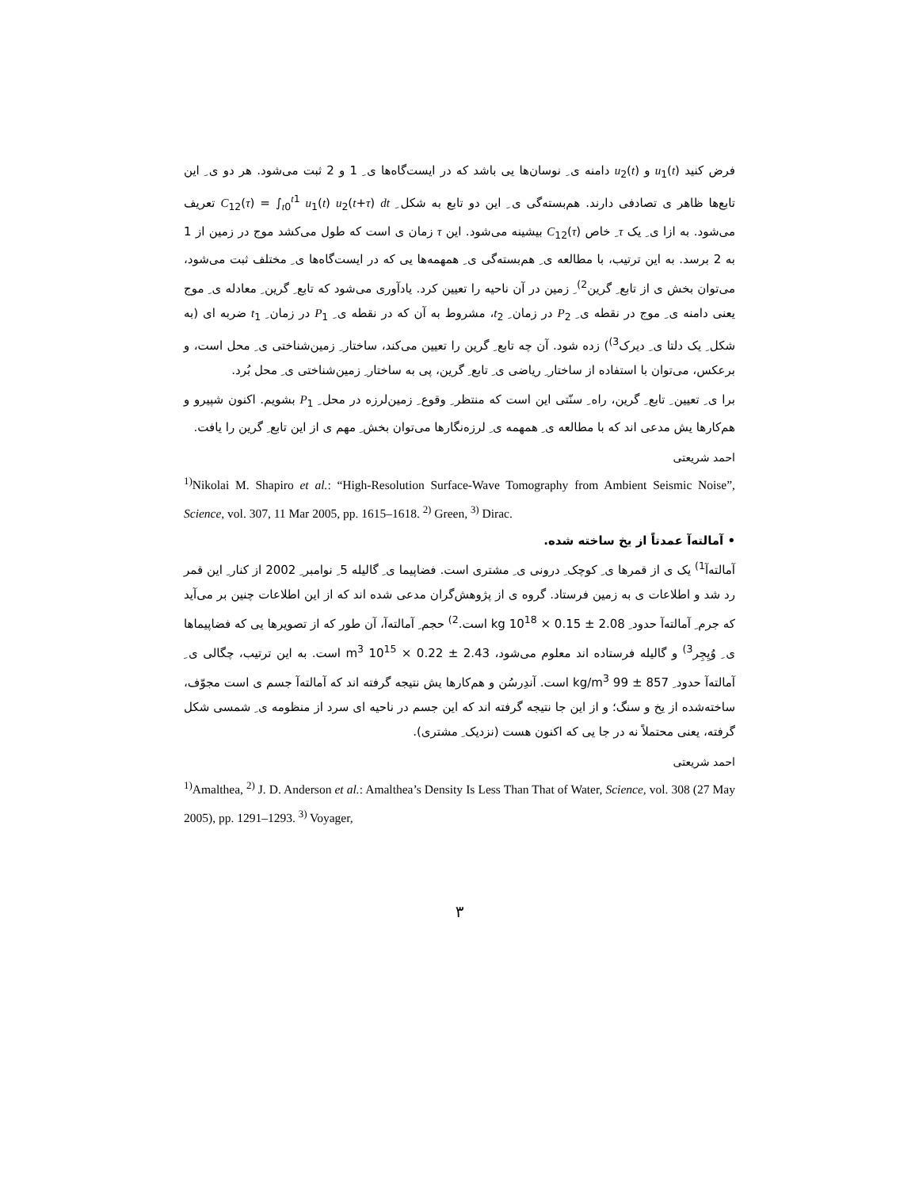فرض کنید u<sub>1</sub>(t) و u<sub>2</sub>(t) دامنه ی ِ نوسان‌ها یی باشد که در ایست‌گاه‌ها ی ِ 1 و 2 ثبت می‌شود. هر دو ی ِ این تابع‌ها ظاهر ی تصادفی دارند. هم‌بسته‌گی ی ِ این دو تابع به شکل ِ C<sub>12</sub>(τ) = ∫<sub>t0</sub><sup>t1</sup> u<sub>1</sub>(t) u<sub>2</sub>(t+τ) dt تعریف می‌شود. به ازا ی ِ یک τ ِ خاص C<sub>12</sub>(τ) بیشینه می‌شود. این τ زمان ی است که طول می‌کشد موج در زمین از 1 به 2 برسد. به این ترتیب، با مطالعه ی ِ هم‌بسته‌گی ی ِ همهمه‌ها یی که در ایست‌گاه‌ها ی ِ مختلف ثبت می‌شود، می‌توان بخش ی از تابع ِ گرین<sup>2)</sup> ِ زمین در آن ناحیه را تعیین کرد. یادآوری می‌شود که تابع ِ گرین ِ معادله ی ِ موج یعنی دامنه ی ِ موج در نقطه ی ِ P<sub>2</sub> در زمان ِ t<sub>2</sub>، مشروط به آن که در نقطه ی ِ P<sub>1</sub> در زمان ِ t<sub>1</sub> ضربه ای (به شکل ِ یک دلتا ی ِ دیرک<sup>3)</sup>) زده شود. آن چه تابع ِ گرین را تعیین می‌کند، ساختار ِ زمین‌شناختی ی ِ محل است، و برعکس، می‌توان با استفاده از ساختار ِ ریاضی ی ِ تابع ِ گرین، پی به ساختار ِ زمین‌شناختی ی ِ محل بُرد.
برا ی ِ تعیین ِ تابع ِ گرین، راه ِ سنّتی این است که منتظر ِ وقوع ِ زمین‌لرزه در محل ِ P<sub>1</sub> بشویم. اکنون شپیرو و هم‌کارها یش مدعی اند که با مطالعه ی ِ همهمه ی ِ لرزه‌نگارها می‌توان بخش ِ مهم ی از این تابع ِ گرین را یافت.
احمد شریعتی
<sup>1)</sup> Nikolai M. Shapiro et al.: “High-Resolution Surface-Wave Tomography from Ambient Seismic Noise”, Science, vol. 307, 11 Mar 2005, pp. 1615–1618. <sup>2)</sup> Green, <sup>3)</sup> Dirac.
• آمالته‌آ عمدتاً از یخ ساخته شده.
آمالته‌آ<sup>1)</sup> یک ی از قمرها ی ِ کوچک ِ درونی ی ِ مشتری است. فضاپیما ی ِ گالیله 5 ِ نوامبر ِ 2002 از کنار ِ این قمر رد شد و اطلاعات ی به زمین فرستاد. گروه ی از پژوهش‌گران مدعی شده اند که از این اطلاعات چنین بر می‌آید که جرم ِ آمالته‌آ حدود ِ 2.08 ± 0.15 × 10<sup>18</sup> kg است.<sup>2)</sup> حجم ِ آمالته‌آ، آن طور که از تصویرها یی که فضاپیماها ی ِ وُیِجِر<sup>3)</sup> و گالیله فرستاده اند معلوم می‌شود، 2.43 ± 0.22 × 10<sup>15</sup> m<sup>3</sup> است. به این ترتیب، چگالی ی ِ آمالته‌آ حدود ِ 857 ± 99 kg/m<sup>3</sup> است. آندِرسُن و هم‌کارها یش نتیجه گرفته اند که آمالته‌آ جسم ی است مجوّف، ساخته‌شده از یخ و سنگ؛ و از این جا نتیجه گرفته اند که این جسم در ناحیه ای سرد از منظومه ی ِ شمسی شکل گرفته، یعنی محتملاً نه در جا یی که اکنون هست (نزدیک ِ مشتری).
احمد شریعتی
<sup>1)</sup> Amalthea, <sup>2)</sup> J. D. Anderson et al.: Amalthea’s Density Is Less Than That of Water, Science, vol. 308 (27 May 2005), pp. 1291–1293. <sup>3)</sup> Voyager,
۳